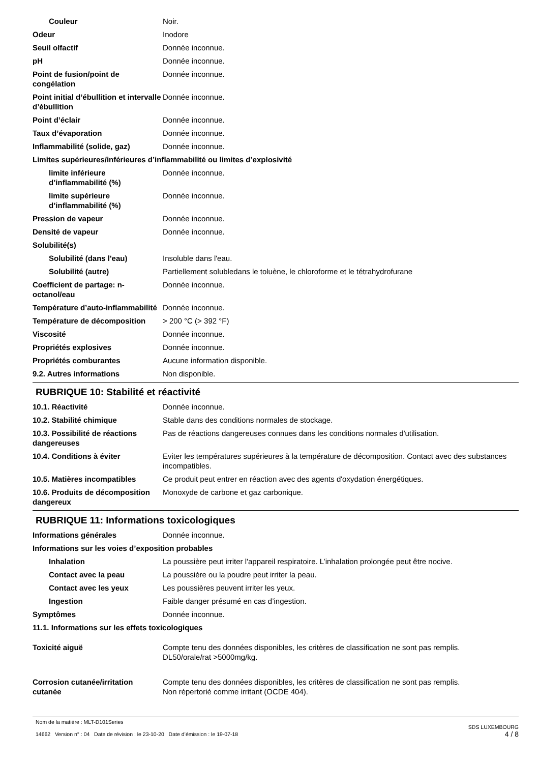Couleur Noir.
Odeur Inodore
Seuil olfactif Donnée inconnue.
pH Donnée inconnue.
Point de fusion/point de congélation
Donnée inconnue.
Point initial d’ébullition et intervalle d’ébullition
Donnée inconnue.
Point d’éclair Donnée inconnue.
Taux d’évaporation Donnée inconnue.
Inflammabilité (solide, gaz) Donnée inconnue.
Limites supérieures/inférieures d’inflammabilité ou limites d’explosivité
limite inférieure d’inflammabilité (%)
Donnée inconnue.
limite supérieure d’inflammabilité (%)
Donnée inconnue.
Pression de vapeur Donnée inconnue.
Densité de vapeur Donnée inconnue.
Solubilité(s)
Solubilité (dans l'eau) Insoluble dans l'eau.
Solubilité (autre) Partiellement solubledans le toluène, le chloroforme et le tétrahydrofurane
Coefficient de partage: n-octanol/eau
Donnée inconnue.
Température d’auto-inflammabilité
Donnée inconnue.
Température de décomposition > 200 °C (> 392 °F)
Viscosité Donnée inconnue.
Propriétés explosives Donnée inconnue.
Propriétés comburantes Aucune information disponible.
9.2. Autres informations Non disponible.
RUBRIQUE 10: Stabilité et réactivité
10.1. Réactivité Donnée inconnue.
10.2. Stabilité chimique Stable dans des conditions normales de stockage.
10.3. Possibilité de réactions dangereuses
Pas de réactions dangereuses connues dans les conditions normales d'utilisation.
10.4. Conditions à éviter Eviter les températures supérieures à la température de décomposition. Contact avec des substances incompatibles.
10.5. Matières incompatibles Ce produit peut entrer en réaction avec des agents d'oxydation énergétiques.
10.6. Produits de décomposition dangereux
Monoxyde de carbone et gaz carbonique.
RUBRIQUE 11: Informations toxicologiques
Informations générales Donnée inconnue.
Informations sur les voies d’exposition probables
Inhalation La poussière peut irriter l'appareil respiratoire. L’inhalation prolongée peut être nocive.
Contact avec la peau La poussière ou la poudre peut irriter la peau.
Contact avec les yeux Les poussières peuvent irriter les yeux.
Ingestion Faible danger présumé en cas d’ingestion.
Symptômes Donnée inconnue.
11.1. Informations sur les effets toxicologiques
Toxicité aiguë Compte tenu des données disponibles, les critères de classification ne sont pas remplis.
DL50/orale/rat >5000mg/kg.
Corrosion cutanée/irritation cutanée
Compte tenu des données disponibles, les critères de classification ne sont pas remplis.
Non répertorié comme irritant (OCDE 404).
Nom de la matière : MLT-D101Series
14662 Version n° : 04 Date de révision : le 23-10-20 Date d’émission : le 19-07-18
SDS LUXEMBOURG
4 / 8